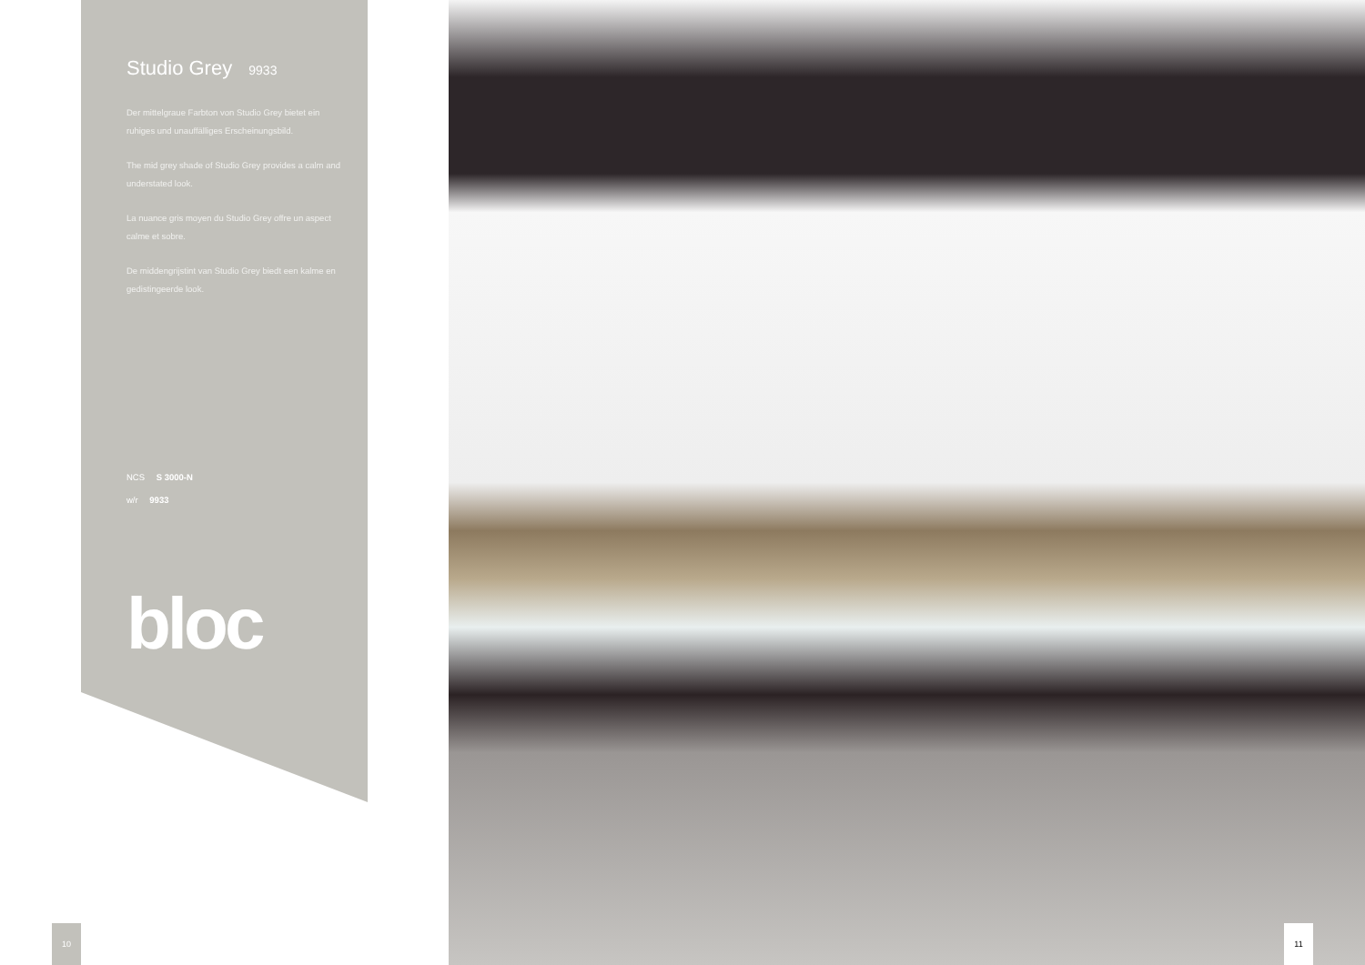Studio Grey 9933
Der mittelgraue Farbton von Studio Grey bietet ein ruhiges und unauffälliges Erscheinungsbild.
The mid grey shade of Studio Grey provides a calm and understated look.
La nuance gris moyen du Studio Grey offre un aspect calme et sobre.
De middengrijstint van Studio Grey biedt een kalme en gedistingeerde look.
NCS S 3000-N
w/r 9933
bloc
10 11